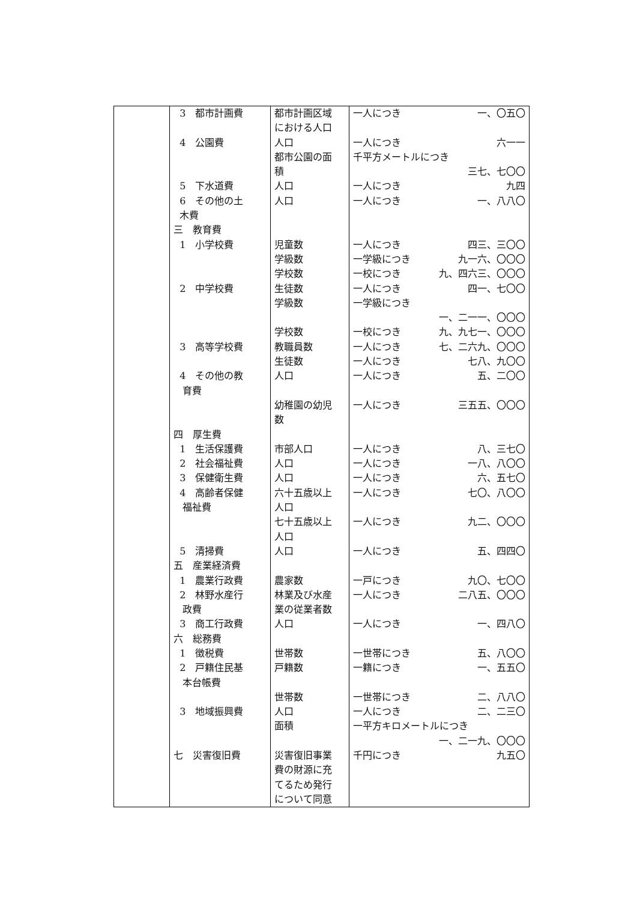| | 3 都市計画費 4 公園費 5 下水道費 6 その他の土 木費 三 教育費 1 小学校費 2 中学校費 3 高等学校費 4 その他の教 育費 四 厚生費 1 生活保護費 2 社会福祉費 3 保健衛生費 4 高齢者保健 福祉費 5 清掃費 五 産業経済費 1 農業行政費 2 林野水産行 政費 3 商工行政費 六 総務費 1 徴税費 2 戸籍住民基 本台帳費 3 地域振興費 七 災害復旧費 | 都市計画区域 における人口 人口 都市公園の面 積 人口 人口 児童数 学級数 学校数 生徒数 学級数 学校数 教職員数 生徒数 人口 幼稚園の幼児 数 市部人口 人口 人口 六十五歳以上 人口 七十五歳以上 人口 人口 農家数 林業及び水産 業の従業者数 人口 世帯数 戸籍数 世帯数 人口 面積 災害復旧事業 費の財源に充 てるため発行 について同意 | 一人につき 一、〇五〇 一人につき 六一一 千平方メートルにつき 三七、七〇〇 一人につき 九四 一人につき 一、八八〇 一人につき 四三、三〇〇 一学級につき 九一六、〇〇〇 一校につき 九、四六三、〇〇〇 一人につき 四一、七〇〇 一学級につき 一、二一一、〇〇〇 一校につき 九、九七一、〇〇〇 一人につき 七、二六九、〇〇〇 一人につき 七八、九〇〇 一人につき 五、二〇〇 一人につき 三五五、〇〇〇 一人につき 八、三七〇 一人につき 一八、八〇〇 一人につき 六、五七〇 一人につき 七〇、八〇〇 一人につき 九二、〇〇〇 一人につき 五、四四〇 一戸につき 九〇、七〇〇 一人につき 二八五、〇〇〇 一人につき 一、四八〇 一世帯につき 五、八〇〇 一籍につき 一、五五〇 一世帯につき 二、八八〇 一人につき 二、二三〇 一平方キロメートルにつき 一、二一九、〇〇〇 千円につき 九五〇 |